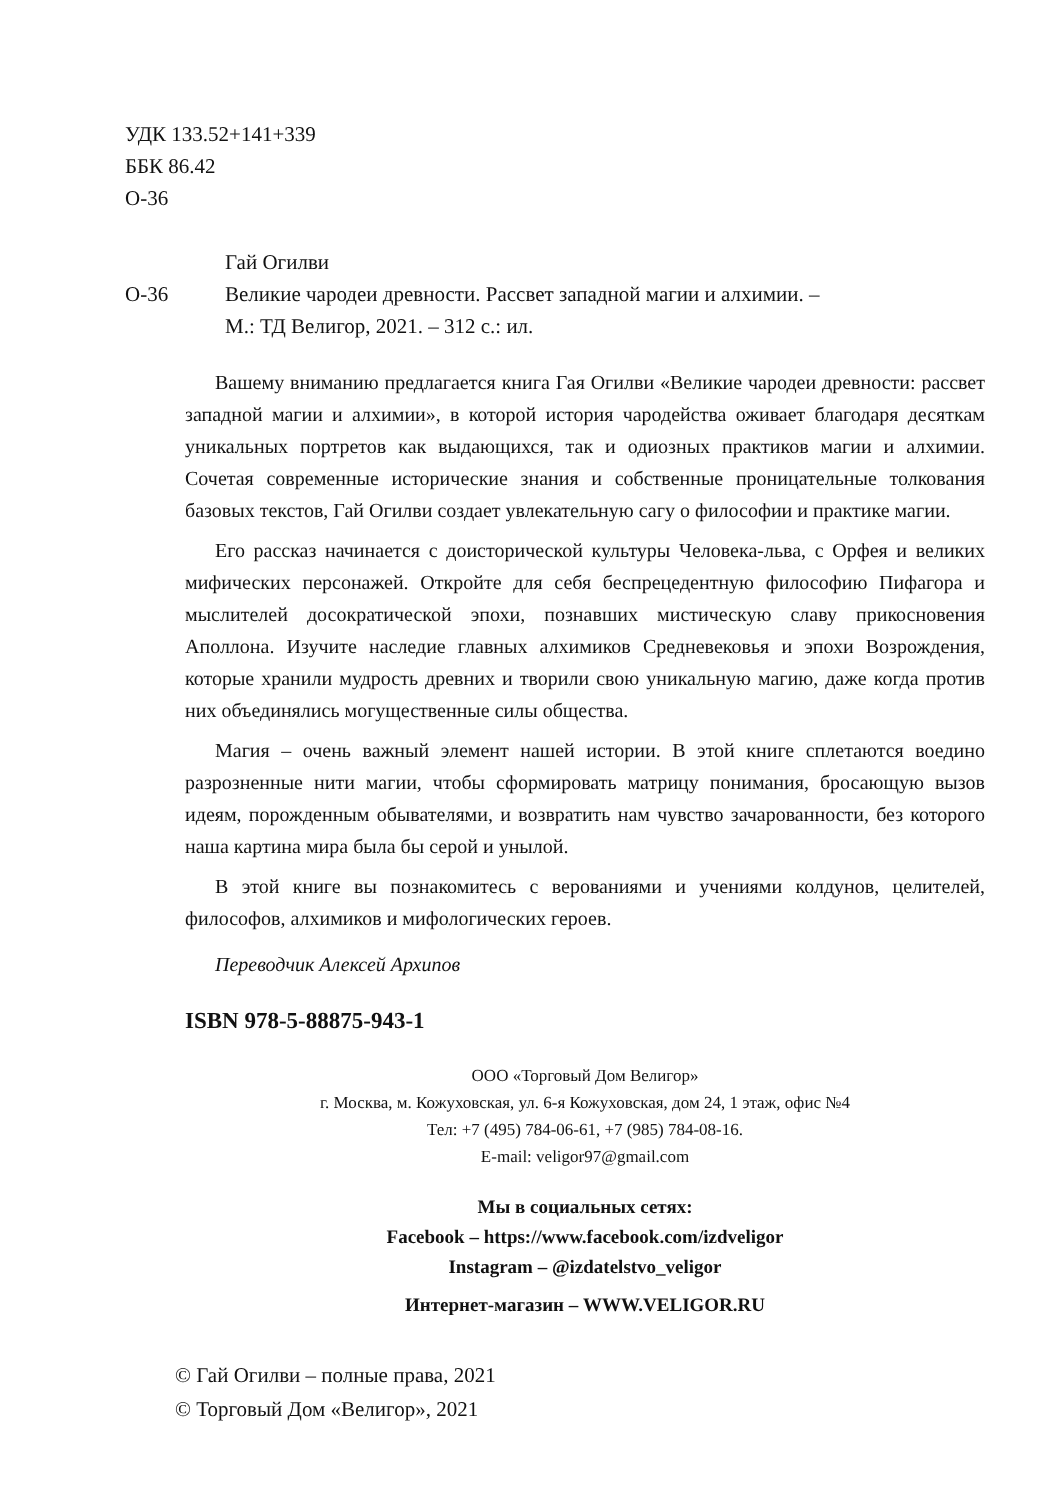УДК 133.52+141+339
ББК 86.42
О-36
Гай Огилви
О-36 Великие чародеи древности. Рассвет западной магии и алхимии. –
М.: ТД Велигор, 2021. – 312 с.: ил.
Вашему вниманию предлагается книга Гая Огилви «Великие чародеи древности: рассвет западной магии и алхимии», в которой история чародейства оживает благодаря десяткам уникальных портретов как выдающихся, так и одиозных практиков магии и алхимии. Сочетая современные исторические знания и собственные проницательные толкования базовых текстов, Гай Огилви создает увлекательную сагу о философии и практике магии.
Его рассказ начинается с доисторической культуры Человека-льва, с Орфея и великих мифических персонажей. Откройте для себя беспрецедентную философию Пифагора и мыслителей досократической эпохи, познавших мистическую славу прикосновения Аполлона. Изучите наследие главных алхимиков Средневековья и эпохи Возрождения, которые хранили мудрость древних и творили свою уникальную магию, даже когда против них объединялись могущественные силы общества.
Магия – очень важный элемент нашей истории. В этой книге сплетаются воедино разрозненные нити магии, чтобы сформировать матрицу понимания, бросающую вызов идеям, порожденным обывателями, и возвратить нам чувство зачарованности, без которого наша картина мира была бы серой и унылой.
В этой книге вы познакомитесь с верованиями и учениями колдунов, целителей, философов, алхимиков и мифологических героев.
Переводчик Алексей Архипов
ISBN 978-5-88875-943-1
ООО «Торговый Дом Велигор»
г. Москва, м. Кожуховская, ул. 6-я Кожуховская, дом 24, 1 этаж, офис №4
Тел: +7 (495) 784-06-61, +7 (985) 784-08-16.
E-mail: veligor97@gmail.com
Мы в социальных сетях:
Facebook – https://www.facebook.com/izdveligor
Instagram – @izdatelstvo_veligor
Интернет-магазин – WWW.VELIGOR.RU
© Гай Огилви – полные права, 2021
© Торговый Дом «Велигор», 2021